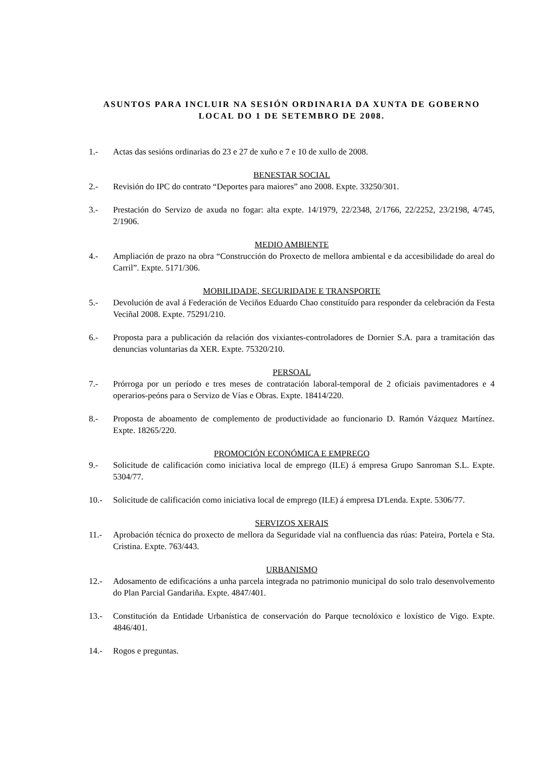ASUNTOS PARA INCLUIR NA SESIÓN ORDINARIA DA XUNTA DE GOBERNO LOCAL DO 1 DE SETEMBRO DE 2008.
1.- Actas das sesións ordinarias do 23 e 27 de xuño e 7 e 10 de xullo de 2008.
BENESTAR SOCIAL
2.- Revisión do IPC do contrato “Deportes para maiores” ano 2008. Expte. 33250/301.
3.- Prestación do Servizo de axuda no fogar: alta expte. 14/1979, 22/2348, 2/1766, 22/2252, 23/2198, 4/745, 2/1906.
MEDIO AMBIENTE
4.- Ampliación de prazo na obra “Construcción do Proxecto de mellora ambiental e da accesibilidade do areal do Carril”. Expte. 5171/306.
MOBILIDADE, SEGURIDADE E TRANSPORTE
5.- Devolución de aval á Federación de Veciños Eduardo Chao constituído para responder da celebración da Festa Veciñal 2008. Expte. 75291/210.
6.- Proposta para a publicación da relación dos vixiantes-controladores de Dornier S.A. para a tramitación das denuncias voluntarias da XER. Expte. 75320/210.
PERSOAL
7.- Prórroga por un período e tres meses de contratación laboral-temporal de 2 oficiais pavimentadores e 4 operarios-peóns para o Servizo de Vías e Obras. Expte. 18414/220.
8.- Proposta de aboamento de complemento de productividade ao funcionario D. Ramón Vázquez Martínez. Expte. 18265/220.
PROMOCIÓN ECONÓMICA E EMPREGO
9.- Solicitude de calificación como iniciativa local de emprego (ILE) á empresa Grupo Sanroman S.L. Expte. 5304/77.
10.- Solicitude de calificación como iniciativa local de emprego (ILE) á empresa D'Lenda. Expte. 5306/77.
SERVIZOS XERAIS
11.- Aprobación técnica do proxecto de mellora da Seguridade vial na confluencia das rúas: Pateira, Portela e Sta. Cristina. Expte. 763/443.
URBANISMO
12.- Adosamento de edificacións a unha parcela integrada no patrimonio municipal do solo tralo desenvolvemento do Plan Parcial Gandariña. Expte. 4847/401.
13.- Constitución da Entidade Urbanística de conservación do Parque tecnolóxico e loxístico de Vigo. Expte. 4846/401.
14.- Rogos e preguntas.